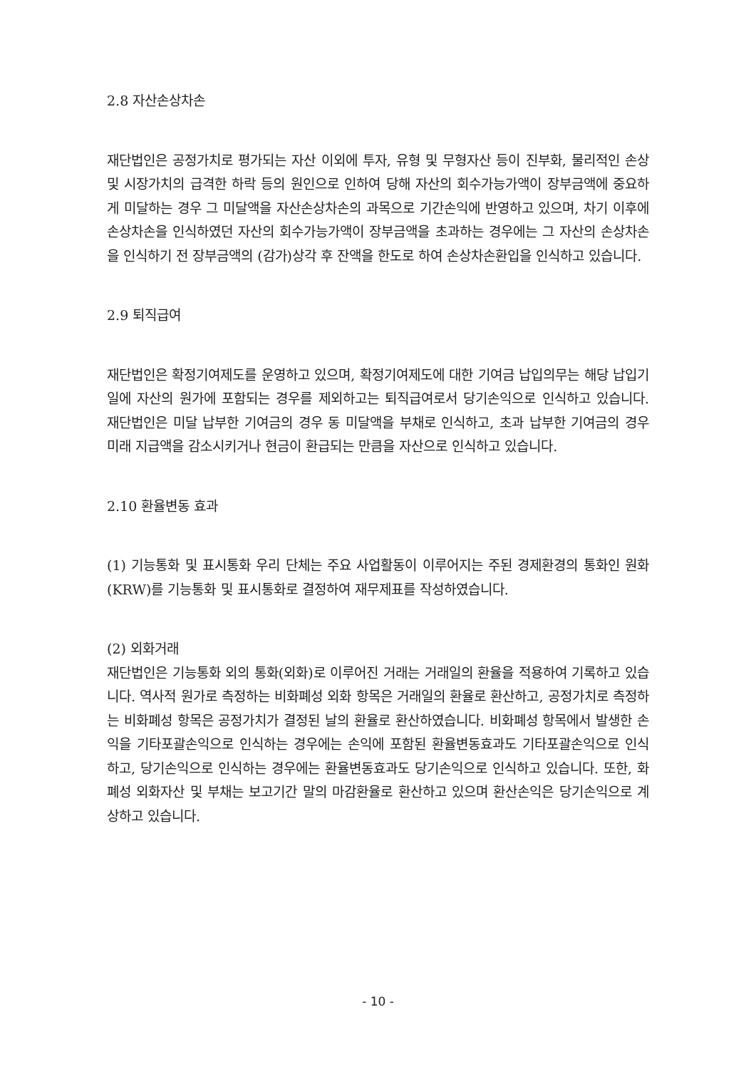2.8 자산손상차손
재단법인은 공정가치로 평가되는 자산 이외에 투자, 유형 및 무형자산 등이 진부화, 물리적인 손상 및 시장가치의 급격한 하락 등의 원인으로 인하여 당해 자산의 회수가능가액이 장부금액에 중요하게 미달하는 경우 그 미달액을 자산손상차손의 과목으로 기간손익에 반영하고 있으며, 차기 이후에 손상차손을 인식하였던 자산의 회수가능가액이 장부금액을 초과하는 경우에는 그 자산의 손상차손을 인식하기 전 장부금액의 (감가)상각 후 잔액을 한도로 하여 손상차손환입을 인식하고 있습니다.
2.9 퇴직급여
재단법인은 확정기여제도를 운영하고 있으며, 확정기여제도에 대한 기여금 납입의무는 해당 납입기일에 자산의 원가에 포함되는 경우를 제외하고는 퇴직급여로서 당기손익으로 인식하고 있습니다. 재단법인은 미달 납부한 기여금의 경우 동 미달액을 부채로 인식하고, 초과 납부한 기여금의 경우 미래 지급액을 감소시키거나 현금이 환급되는 만큼을 자산으로 인식하고 있습니다.
2.10 환율변동 효과
(1) 기능통화 및 표시통화 우리 단체는 주요 사업활동이 이루어지는 주된 경제환경의 통화인 원화(KRW)를 기능통화 및 표시통화로 결정하여 재무제표를 작성하였습니다.
(2) 외화거래
재단법인은 기능통화 외의 통화(외화)로 이루어진 거래는 거래일의 환율을 적용하여 기록하고 있습니다. 역사적 원가로 측정하는 비화폐성 외화 항목은 거래일의 환율로 환산하고, 공정가치로 측정하는 비화폐성 항목은 공정가치가 결정된 날의 환율로 환산하였습니다. 비화폐성 항목에서 발생한 손익을 기타포괄손익으로 인식하는 경우에는 손익에 포함된 환율변동효과도 기타포괄손익으로 인식하고, 당기손익으로 인식하는 경우에는 환율변동효과도 당기손익으로 인식하고 있습니다. 또한, 화폐성 외화자산 및 부채는 보고기간 말의 마감환율로 환산하고 있으며 환산손익은 당기손익으로 계상하고 있습니다.
- 10 -